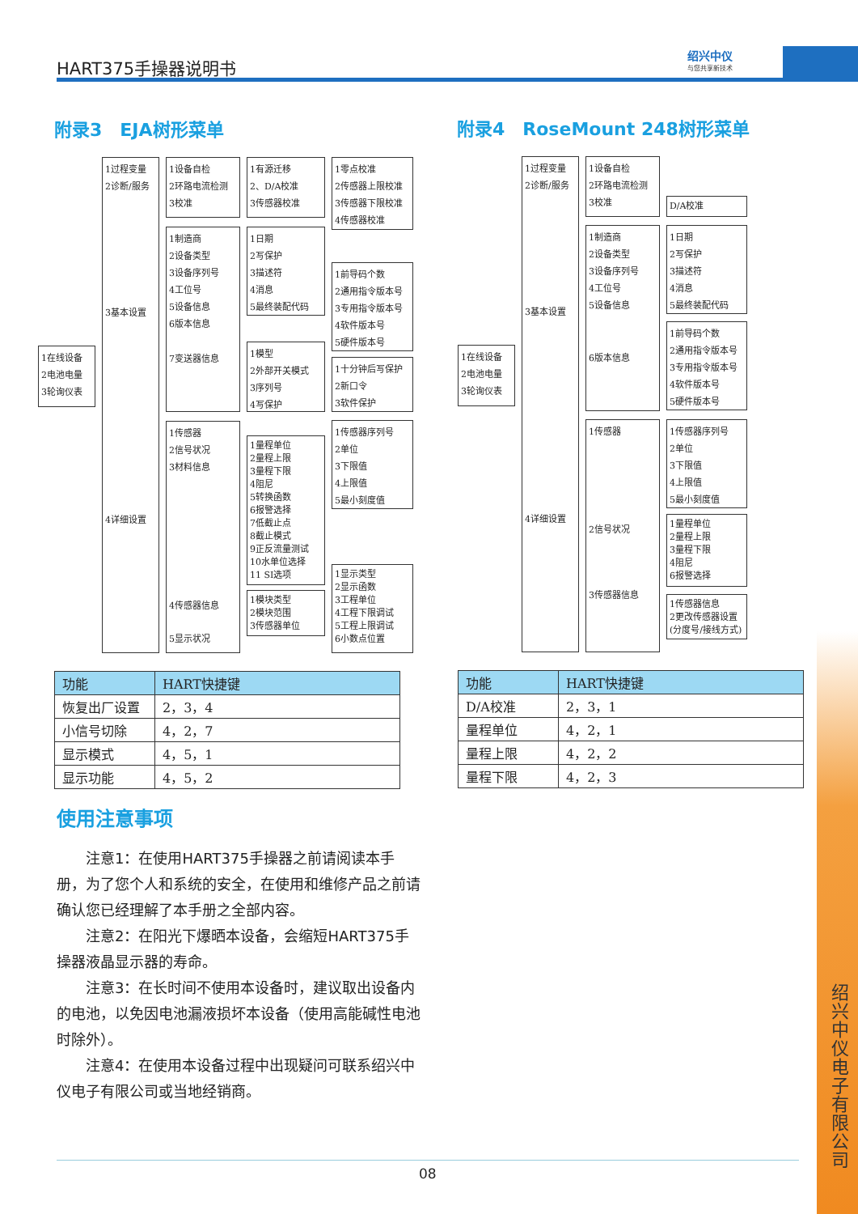HART375手操器说明书
绍兴中仪
与您共享新技术
附录3　EJA树形菜单 附录4　RoseMount 248树形菜单
1在线设备
2电池电量
3轮询仪表
1过程变量
2诊断/服务
3基本设置
4详细设置
1设备自检
2环路电流检测
3校准
1制造商
2设备类型
3设备序列号
4工位号
5设备信息
6版本信息
7变送器信息
1传感器
2信号状况
3材料信息
4传感器信息
5显示状况
1有源迁移
2、D/A校准
3传感器校准
1日期
2写保护
3描述符
4消息
5最终装配代码
1模型
2外部开关模式
3序列号
4写保护
1量程单位
2量程上限
3量程下限
4阻尼
5转换函数
6报警选择
7低截止点
8截止模式
9正反流量测试
10水单位选择
11 SI选项
1模块类型
2模块范围
3传感器单位
1零点校准
2传感器上限校准
3传感器下限校准
4传感器校准
1前导码个数
2通用指令版本号
3专用指令版本号
4软件版本号
5硬件版本号
1十分钟后写保护
2新口令
3软件保护
1传感器序列号
2单位
3下限值
4上限值
5最小刻度值
1显示类型
2显示函数
3工程单位
4工程下限调试
5工程上限调试
6小数点位置
1在线设备
2电池电量
3轮询仪表
1过程变量
2诊断/服务
3基本设置
4详细设置
1设备自检
2环路电流检测
3校准
1制造商
2设备类型
3设备序列号
4工位号
5设备信息
6版本信息
1传感器
2信号状况
3传感器信息
D/A校准
1日期
2写保护
3描述符
4消息
5最终装配代码
1前导码个数
2通用指令版本号
3专用指令版本号
4软件版本号
5硬件版本号
1传感器序列号
2单位
3下限值
4上限值
5最小刻度值
1量程单位
2量程上限
3量程下限
4阻尼
6报警选择
1传感器信息
2更改传感器设置
(分度号/接线方式)
| 功能 | HART快捷键 |
| --- | --- |
| 恢复出厂设置 | 2，3，4 |
| 小信号切除 | 4，2，7 |
| 显示模式 | 4，5，1 |
| 显示功能 | 4，5，2 |
| 功能 | HART快捷键 |
| --- | --- |
| D/A校准 | 2，3，1 |
| 量程单位 | 4，2，1 |
| 量程上限 | 4，2，2 |
| 量程下限 | 4，2，3 |
使用注意事项
　　注意1：在使用HART375手操器之前请阅读本手册，为了您个人和系统的安全，在使用和维修产品之前请确认您已经理解了本手册之全部内容。
　　注意2：在阳光下爆晒本设备，会缩短HART375手操器液晶显示器的寿命。
　　注意3：在长时间不使用本设备时，建议取出设备内的电池，以免因电池漏液损坏本设备（使用高能碱性电池时除外）。
　　注意4：在使用本设备过程中出现疑问可联系绍兴中仪电子有限公司或当地经销商。
绍兴中仪电子有限公司
08